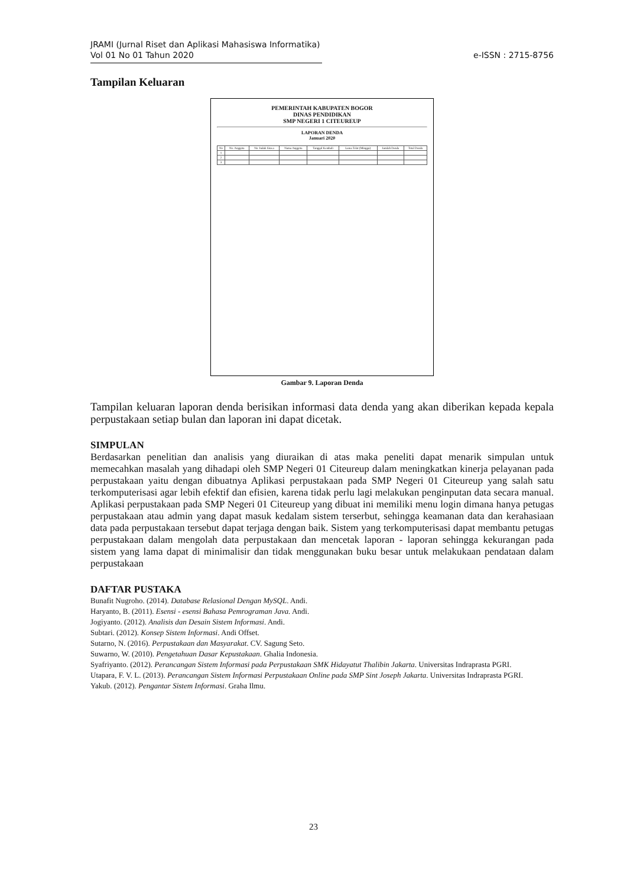JRAMI (Jurnal Riset dan Aplikasi Mahasiswa Informatika)
Vol 01 No 01 Tahun 2020
e-ISSN : 2715-8756
Tampilan Keluaran
PEMERINTAH KABUPATEN BOGOR
DINAS PENDIDIKAN
SMP NEGERI 1 CITEUREUP
LAPORAN DENDA
Januari 2020
| No | No. Anggota | No. Induk Siswa | Nama Anggota | Tanggal Kembali | Lama Telat (Minggu) | Jumlah Denda | Total Denda |
| --- | --- | --- | --- | --- | --- | --- | --- |
| 1 | | | | | | | |
| 2 | | | | | | | |
| 3 | | | | | | | |
Gambar 9. Laporan Denda
Tampilan keluaran laporan denda berisikan informasi data denda yang akan diberikan kepada kepala perpustakaan setiap bulan dan laporan ini dapat dicetak.
SIMPULAN
Berdasarkan penelitian dan analisis yang diuraikan di atas maka peneliti dapat menarik simpulan untuk memecahkan masalah yang dihadapi oleh SMP Negeri 01 Citeureup dalam meningkatkan kinerja pelayanan pada perpustakaan yaitu dengan dibuatnya Aplikasi perpustakaan pada SMP Negeri 01 Citeureup yang salah satu terkomputerisasi agar lebih efektif dan efisien, karena tidak perlu lagi melakukan penginputan data secara manual. Aplikasi perpustakaan pada SMP Negeri 01 Citeureup yang dibuat ini memiliki menu login dimana hanya petugas perpustakaan atau admin yang dapat masuk kedalam sistem terserbut, sehingga keamanan data dan kerahasiaan data pada perpustakaan tersebut dapat terjaga dengan baik. Sistem yang terkomputerisasi dapat membantu petugas perpustakaan dalam mengolah data perpustakaan dan mencetak laporan - laporan sehingga kekurangan pada sistem yang lama dapat di minimalisir dan tidak menggunakan buku besar untuk melakukaan pendataan dalam perpustakaan
DAFTAR PUSTAKA
Bunafit Nugroho. (2014). Database Relasional Dengan MySQL. Andi.
Haryanto, B. (2011). Esensi - esensi Bahasa Pemrograman Java. Andi.
Jogiyanto. (2012). Analisis dan Desain Sistem Informasi. Andi.
Subtari. (2012). Konsep Sistem Informasi. Andi Offset.
Sutarno, N. (2016). Perpustakaan dan Masyarakat. CV. Sagung Seto.
Suwarno, W. (2010). Pengetahuan Dasar Kepustakaan. Ghalia Indonesia.
Syafriyanto. (2012). Perancangan Sistem Informasi pada Perpustakaan SMK Hidayatut Thalibin Jakarta. Universitas Indraprasta PGRI.
Utapara, F. V. L. (2013). Perancangan Sistem Informasi Perpustakaan Online pada SMP Sint Joseph Jakarta. Universitas Indraprasta PGRI.
Yakub. (2012). Pengantar Sistem Informasi. Graha Ilmu.
23